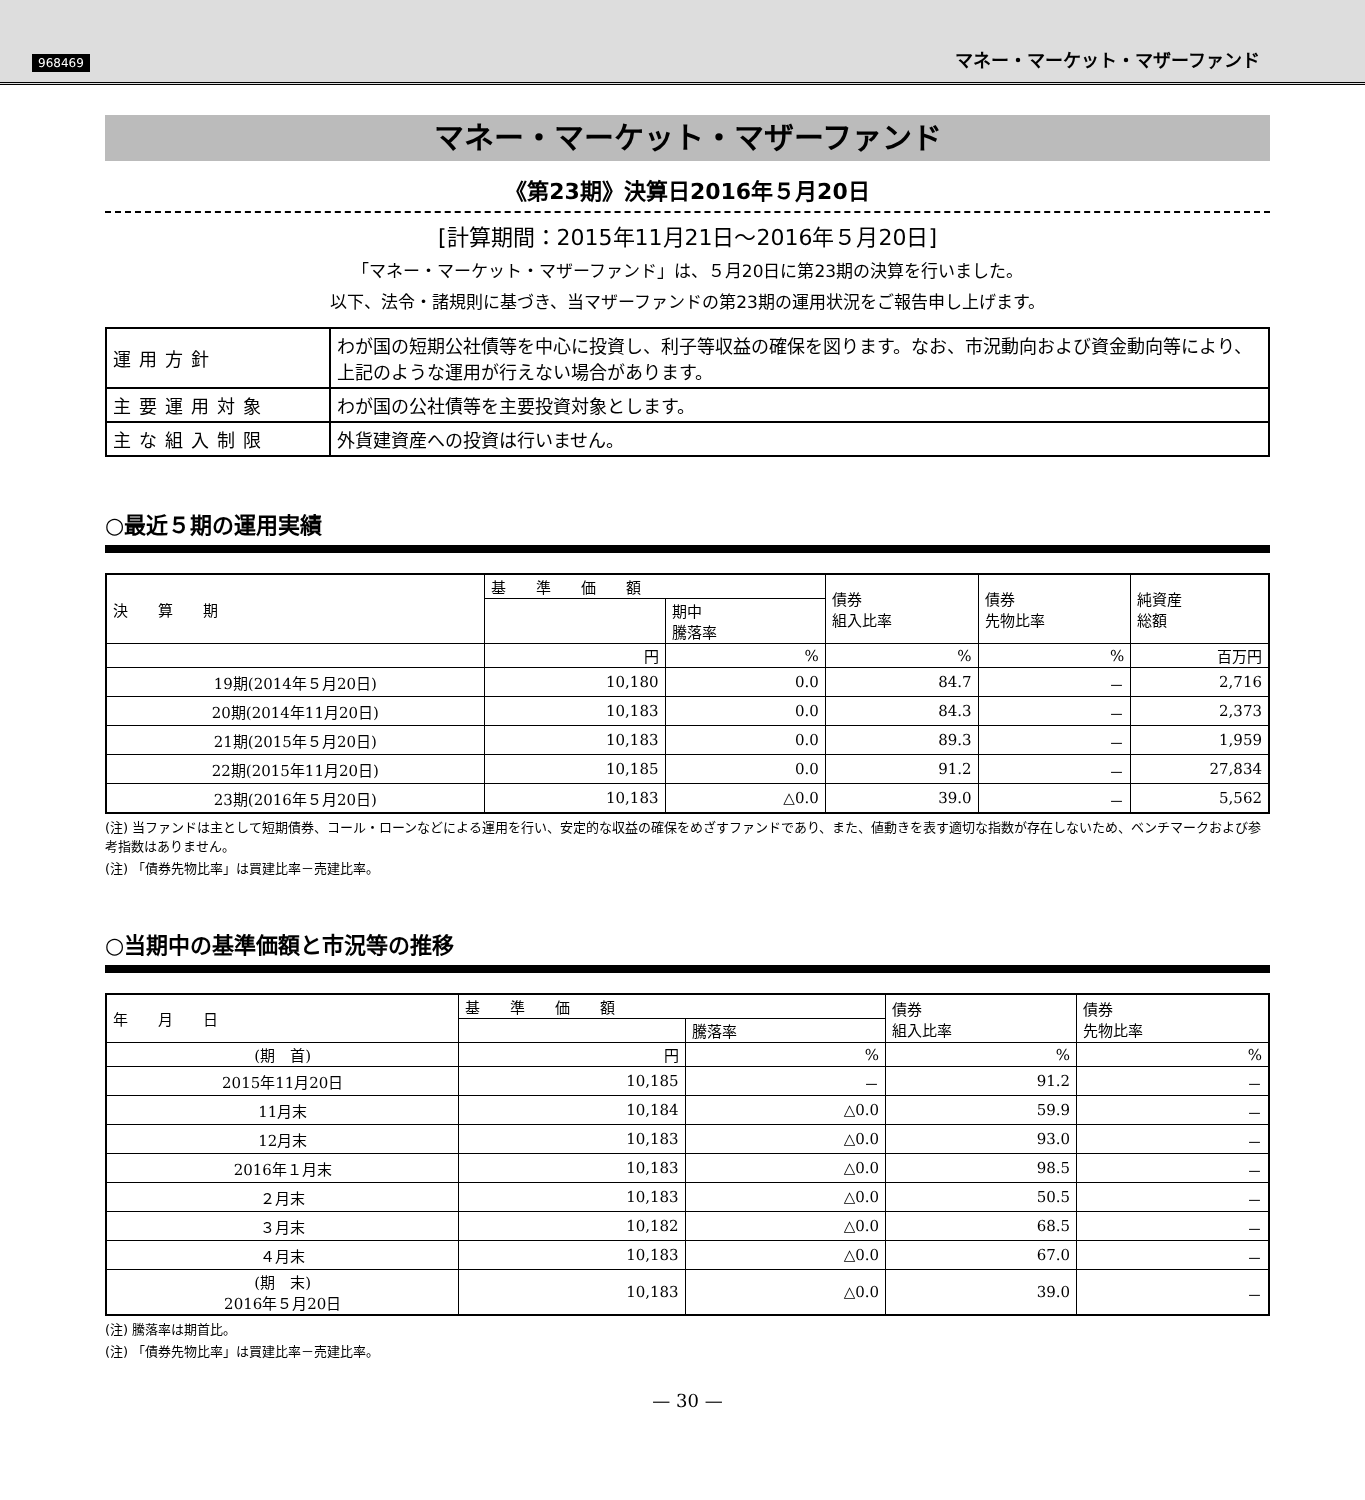968469 マネー・マーケット・マザーファンド
マネー・マーケット・マザーファンド
《第23期》決算日2016年５月20日
[計算期間：2015年11月21日～2016年５月20日]
「マネー・マーケット・マザーファンド」は、５月20日に第23期の決算を行いました。
以下、法令・諸規則に基づき、当マザーファンドの第23期の運用状況をご報告申し上げます。
| 運用方針 | わが国の短期公社債等を中心に投資し、利子等収益の確保を図ります。なお、市況動向および資金動向等により、上記のような運用が行えない場合があります。 |
| 主要運用対象 | わが国の公社債等を主要投資対象とします。 |
| 主な組入制限 | 外貨建資産への投資は行いません。 |
○最近５期の運用実績
| 決 算 期 | 基 準 価 額 | | 債券 組入比率 | 債券 先物比率 | 純資産 総額 |
| --- | --- | --- | --- | --- | --- |
| | | 期中 騰落率 | | | |
| | 円 | % | % | % | 百万円 |
| 19期(2014年５月20日) | 10,180 | 0.0 | 84.7 | － | 2,716 |
| 20期(2014年11月20日) | 10,183 | 0.0 | 84.3 | － | 2,373 |
| 21期(2015年５月20日) | 10,183 | 0.0 | 89.3 | － | 1,959 |
| 22期(2015年11月20日) | 10,185 | 0.0 | 91.2 | － | 27,834 |
| 23期(2016年５月20日) | 10,183 | △0.0 | 39.0 | － | 5,562 |
(注) 当ファンドは主として短期債券、コール・ローンなどによる運用を行い、安定的な収益の確保をめざすファンドであり、また、値動きを表す適切な指数が存在しないため、ベンチマークおよび参考指数はありません。
(注) 「債券先物比率」は買建比率－売建比率。
○当期中の基準価額と市況等の推移
| 年 月 日 | 基 準 価 額 | | 債券 組入比率 | 債券 先物比率 |
| --- | --- | --- | --- | --- |
| | | 騰落率 | | |
| (期 首) | 円 | % | % | % |
| 2015年11月20日 | 10,185 | － | 91.2 | － |
| 11月末 | 10,184 | △0.0 | 59.9 | － |
| 12月末 | 10,183 | △0.0 | 93.0 | － |
| 2016年１月末 | 10,183 | △0.0 | 98.5 | － |
| ２月末 | 10,183 | △0.0 | 50.5 | － |
| ３月末 | 10,182 | △0.0 | 68.5 | － |
| ４月末 | 10,183 | △0.0 | 67.0 | － |
| (期 末) 2016年５月20日 | 10,183 | △0.0 | 39.0 | － |
(注) 騰落率は期首比。
(注) 「債券先物比率」は買建比率－売建比率。
— 30 —